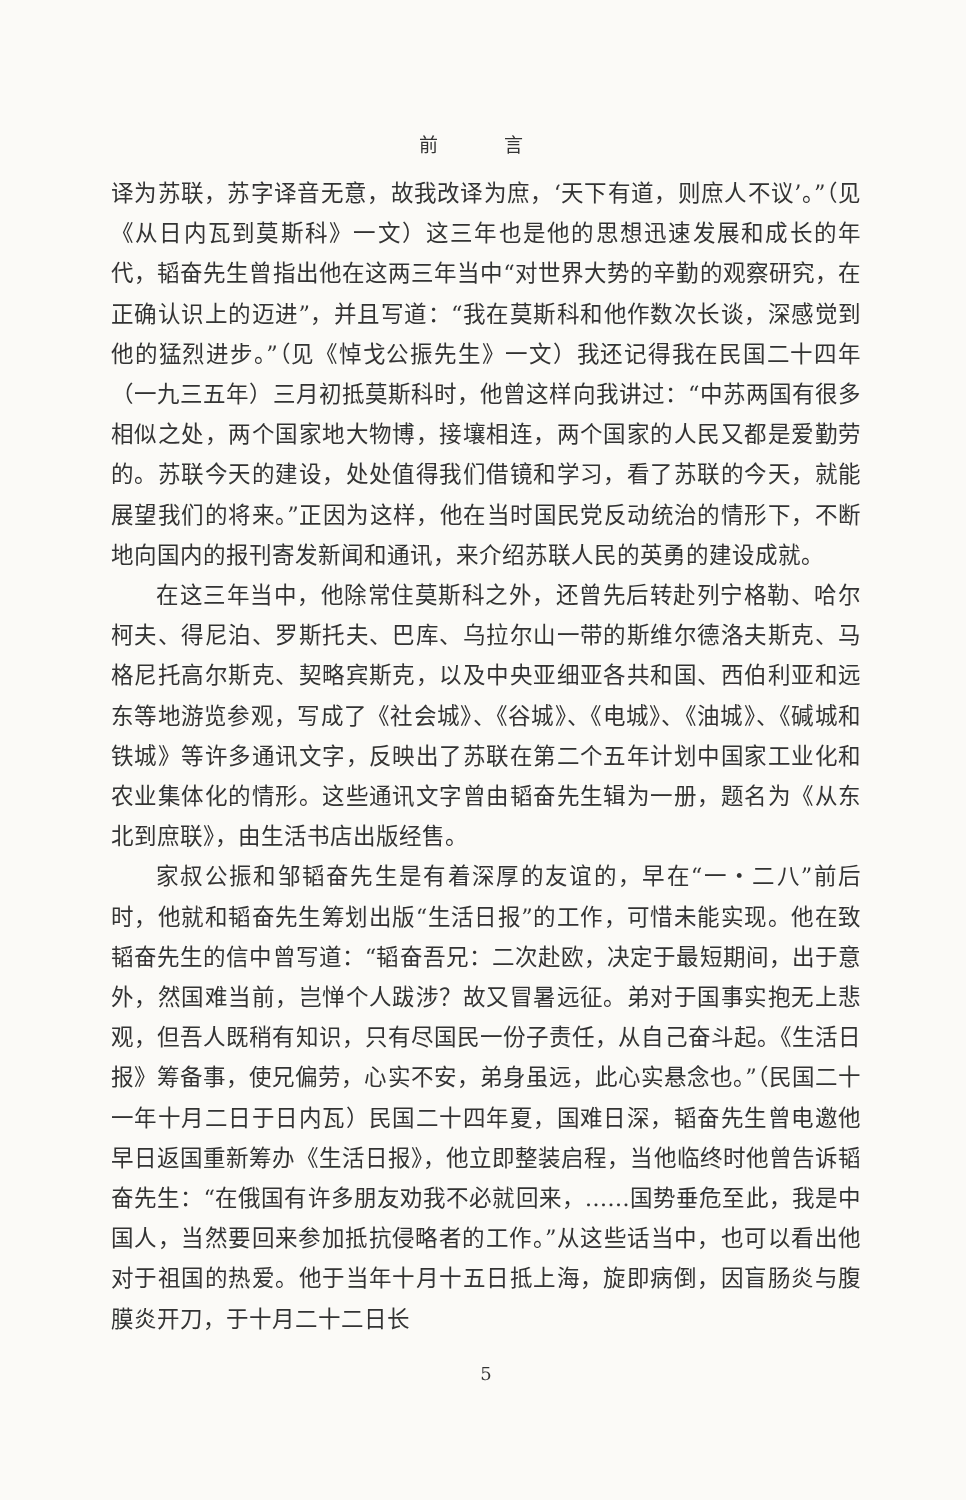前 言
译为苏联，苏字译音无意，故我改译为庶，‘天下有道，则庶人不议’。”（见《从日内瓦到莫斯科》一文）这三年也是他的思想迅速发展和成长的年代，韬奋先生曾指出他在这两三年当中“对世界大势的辛勤的观察研究，在正确认识上的迈进”，并且写道：“我在莫斯科和他作数次长谈，深感觉到他的猛烈进步。”（见《悼戈公振先生》一文）我还记得我在民国二十四年（一九三五年）三月初抵莫斯科时，他曾这样向我讲过：“中苏两国有很多相似之处，两个国家地大物博，接壤相连，两个国家的人民又都是爱勤劳的。苏联今天的建设，处处值得我们借镜和学习，看了苏联的今天，就能展望我们的将来。”正因为这样，他在当时国民党反动统治的情形下，不断地向国内的报刊寄发新闻和通讯，来介绍苏联人民的英勇的建设成就。
在这三年当中，他除常住莫斯科之外，还曾先后转赴列宁格勒、哈尔柯夫、得尼泊、罗斯托夫、巴库、乌拉尔山一带的斯维尔德洛夫斯克、马格尼托高尔斯克、契略宾斯克，以及中央亚细亚各共和国、西伯利亚和远东等地游览参观，写成了《社会城》、《谷城》、《电城》、《油城》、《碱城和铁城》等许多通讯文字，反映出了苏联在第二个五年计划中国家工业化和农业集体化的情形。这些通讯文字曾由韬奋先生辑为一册，题名为《从东北到庶联》，由生活书店出版经售。
家叔公振和邹韬奋先生是有着深厚的友谊的，早在“一・二八”前后时，他就和韬奋先生筹划出版“生活日报”的工作，可惜未能实现。他在致韬奋先生的信中曾写道：“韬奋吾兄：二次赴欧，决定于最短期间，出于意外，然国难当前，岂惮个人跋涉？故又冒暑远征。弟对于国事实抱无上悲观，但吾人既稍有知识，只有尽国民一份子责任，从自己奋斗起。《生活日报》筹备事，使兄偏劳，心实不安，弟身虽远，此心实悬念也。”（民国二十一年十月二日于日内瓦）民国二十四年夏，国难日深，韬奋先生曾电邀他早日返国重新筹办《生活日报》，他立即整装启程，当他临终时他曾告诉韬奋先生：“在俄国有许多朋友劝我不必就回来，……国势垂危至此，我是中国人，当然要回来参加抵抗侵略者的工作。”从这些话当中，也可以看出他对于祖国的热爱。他于当年十月十五日抵上海，旋即病倒，因盲肠炎与腹膜炎开刀，于十月二十二日长
5